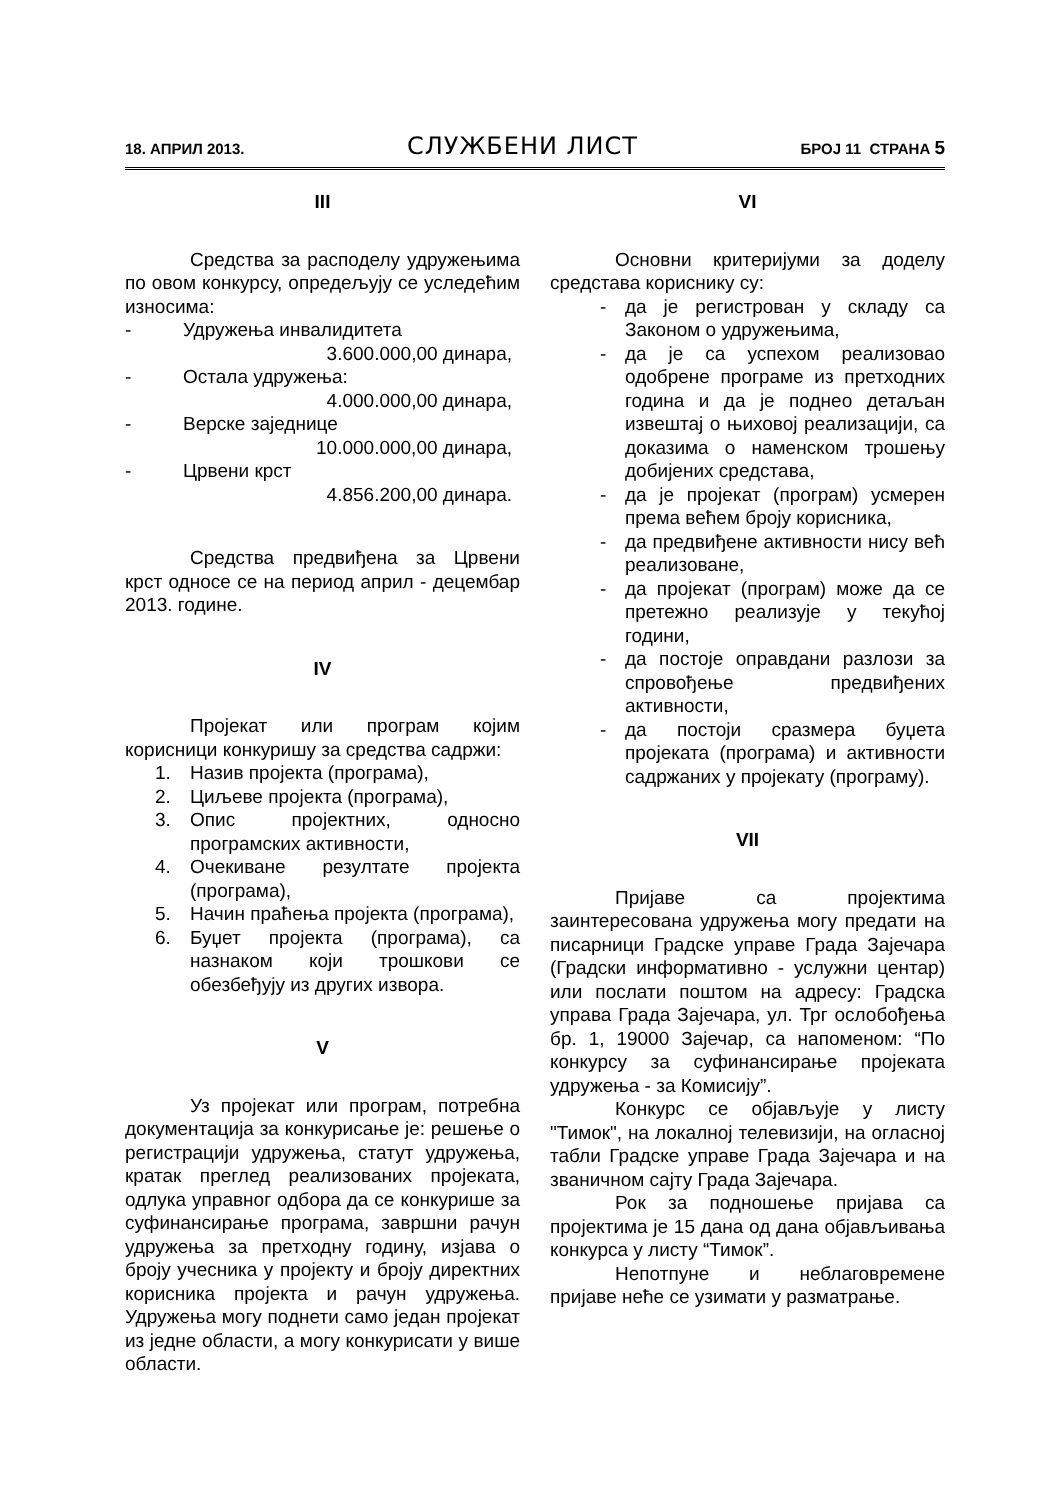18. АПРИЛ 2013. СЛУЖБЕНИ ЛИСТ БРОЈ 11 СТРАНА 5
III
Средства за расподелу удружењима по овом конкурсу, опредељују се уследећим износима:
- Удружења инвалидитета
3.600.000,00 динара,
- Остала удружења:
4.000.000,00 динара,
- Верске заједнице
10.000.000,00 динара,
- Црвени крст
4.856.200,00 динара.
Средства предвиђена за Црвени крст односе се на период април - децембар 2013. године.
IV
Пројекат или програм којим корисници конкуришу за средства садржи:
1. Назив пројекта (програма),
2. Циљеве пројекта (програма),
3. Опис пројектних, односно програмских активности,
4. Очекиване резултате пројекта (програма),
5. Начин праћења пројекта (програма),
6. Буџет пројекта (програма), са назнаком који трошкови се обезбеђују из других извора.
V
Уз пројекат или програм, потребна документација за конкурисање је: решење о регистрацији удружења, статут удружења, кратак преглед реализованих пројеката, одлука управног одбора да се конкурише за суфинансирање програма, завршни рачун удружења за претходну годину, изјава о броју учесника у пројекту и броју директних корисника пројекта и рачун удружења. Удружења могу поднети само један пројекат из једне области, а могу конкурисати у више области.
VI
Основни критеријуми за доделу средстава кориснику су:
- да је регистрован у складу са Законом о удружењима,
- да је са успехом реализовао одобрене програме из претходних година и да је поднео детаљан извештај о њиховој реализацији, са доказима о наменском трошењу добијених средстава,
- да је пројекат (програм) усмерен према већем броју корисника,
- да предвиђене активности нису већ реализоване,
- да пројекат (програм) може да се претежно реализује у текућој години,
- да постоје оправдани разлози за спровођење предвиђених активности,
- да постоји сразмера буџета пројеката (програма) и активности садржаних у пројекату (програму).
VII
Пријаве са пројектима заинтересована удружења могу предати на писарници Градске управе Града Зајечара (Градски информативно - услужни центар) или послати поштом на адресу: Градска управа Града Зајечара, ул. Трг ослобођења бр. 1, 19000 Зајечар, са напоменом: “По конкурсу за суфинансирање пројеката удружења - за Комисију”.
Конкурс се објављује у листу "Тимок", на локалној телевизији, на огласној табли Градске управе Града Зајечара и на званичном сајту Града Зајечара.
Рок за подношење пријава са пројектима је 15 дана од дана објављивања конкурса у листу “Тимок”.
Непотпуне и неблаговремене пријаве неће се узимати у разматрање.